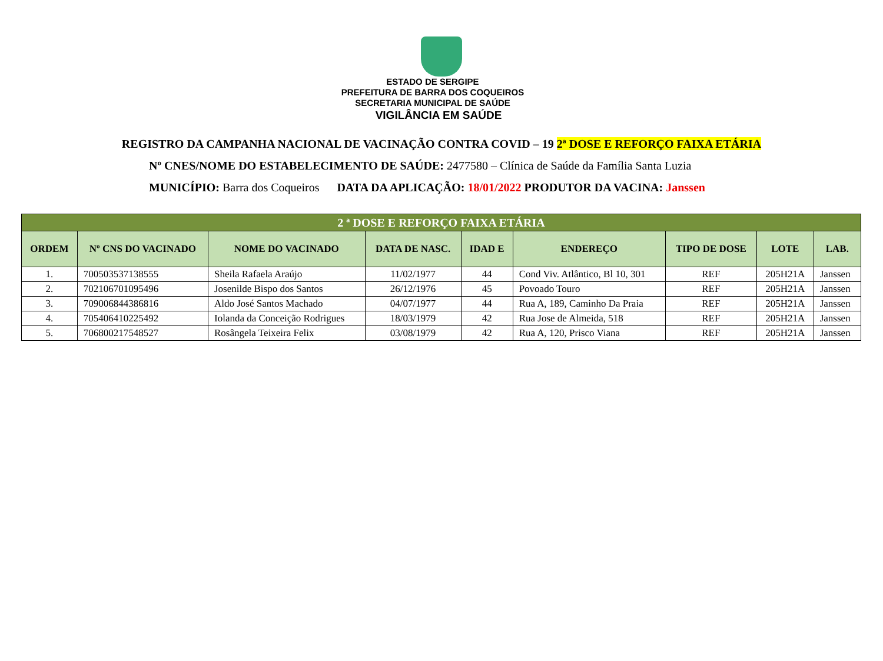ESTADO DE SERGIPE
PREFEITURA DE BARRA DOS COQUEIROS
SECRETARIA MUNICIPAL DE SAÚDE
VIGILÂNCIA EM SAÚDE
REGISTRO DA CAMPANHA NACIONAL DE VACINAÇÃO CONTRA COVID – 19 2ª DOSE E REFORÇO FAIXA ETÁRIA
Nº CNES/NOME DO ESTABELECIMENTO DE SAÚDE: 2477580 – Clínica de Saúde da Família Santa Luzia
MUNICÍPIO: Barra dos Coqueiros DATA DA APLICAÇÃO: 18/01/2022 PRODUTOR DA VACINA: Janssen
| 2 ª DOSE E REFORÇO FAIXA ETÁRIA | | | | | | | | |
| ORDEM | Nº CNS DO VACINADO | NOME DO VACINADO | DATA DE NASC. | IDAD E | ENDEREÇO | TIPO DE DOSE | LOTE | LAB. |
| 1. | 700503537138555 | Sheila Rafaela Araújo | 11/02/1977 | 44 | Cond Viv. Atlântico, Bl 10, 301 | REF | 205H21A | Janssen |
| 2. | 702106701095496 | Josenilde Bispo dos Santos | 26/12/1976 | 45 | Povoado Touro | REF | 205H21A | Janssen |
| 3. | 709006844386816 | Aldo José Santos Machado | 04/07/1977 | 44 | Rua A, 189, Caminho Da Praia | REF | 205H21A | Janssen |
| 4. | 705406410225492 | Iolanda da Conceição Rodrigues | 18/03/1979 | 42 | Rua Jose de Almeida, 518 | REF | 205H21A | Janssen |
| 5. | 706800217548527 | Rosângela Teixeira Felix | 03/08/1979 | 42 | Rua A, 120, Prisco Viana | REF | 205H21A | Janssen |